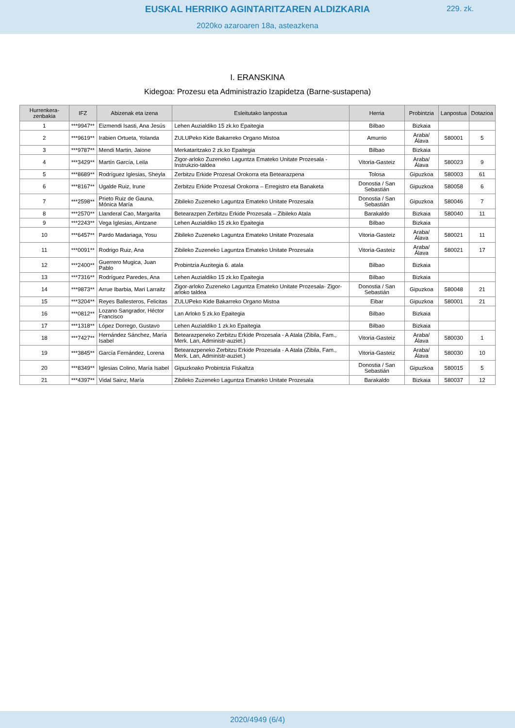EUSKAL HERRIKO AGINTARITZAREN ALDIZKARIA
229. zk.
2020ko azaroaren 18a, asteazkena
I. ERANSKINA
Kidegoa: Prozesu eta Administrazio Izapidetza (Barne-sustapena)
| Hurrenkera-zenbakia | IFZ | Abizenak eta izena | Esleitutako lanpostua | Herria | Probintzia | Lanpostua | Dotazioa |
| --- | --- | --- | --- | --- | --- | --- | --- |
| 1 | ***9947** | Eizmendi Isasti, Ana Jesús | Lehen Auzialdiko 15 zk.ko Epaitegia | Bilbao | Bizkaia | | |
| 2 | ***9619** | Irabien Ortueta, Yolanda | ZULUPeko Kide Bakarreko Organo Mistoa | Amurrio | Araba/ Álava | 580001 | 5 |
| 3 | ***9787** | Mendi Martin, Jaione | Merkataritzako 2 zk.ko Epaitegia | Bilbao | Bizkaia | | |
| 4 | ***3429** | Martín García, Leila | Zigor-arloko Zuzeneko Laguntza Emateko Unitate Prozesala - Instrukzio-taldea | Vitoria-Gasteiz | Araba/ Álava | 580023 | 9 |
| 5 | ***8689** | Rodríguez Iglesias, Sheyla | Zerbitzu Erkide Prozesal Orokorra eta Betearazpena | Tolosa | Gipuzkoa | 580003 | 61 |
| 6 | ***8167** | Ugalde Ruiz, Irune | Zerbitzu Erkide Prozesal Orokorra – Erregistro eta Banaketa | Donostia / San Sebastián | Gipuzkoa | 580058 | 6 |
| 7 | ***2598** | Prieto Ruiz de Gauna, Mónica María | Zibileko Zuzeneko Laguntza Emateko Unitate Prozesala | Donostia / San Sebastián | Gipuzkoa | 580046 | 7 |
| 8 | ***2570** | Llanderal Cao, Margarita | Betearazpen Zerbitzu Erkide Prozesala – Zibileko Atala | Barakaldo | Bizkaia | 580040 | 11 |
| 9 | ***2243** | Vega Iglesias, Aintzane | Lehen Auzialdiko 15 zk.ko Epaitegia | Bilbao | Bizkaia | | |
| 10 | ***6457** | Pardo Madariaga, Yosu | Zibileko Zuzeneko Laguntza Emateko Unitate Prozesala | Vitoria-Gasteiz | Araba/ Álava | 580021 | 11 |
| 11 | ***0091** | Rodrigo Ruiz, Ana | Zibileko Zuzeneko Laguntza Emateko Unitate Prozesala | Vitoria-Gasteiz | Araba/ Álava | 580021 | 17 |
| 12 | ***2400** | Guerrero Mugica, Juan Pablo | Probintzia Auzitegia 6. atala | Bilbao | Bizkaia | | |
| 13 | ***7316** | Rodríguez Paredes, Ana | Lehen Auzialdiko 15 zk.ko Epaitegia | Bilbao | Bizkaia | | |
| 14 | ***9873** | Arrue Ibarbia, Mari Larraitz | Zigor-arloko Zuzeneko Laguntza Emateko Unitate Prozesala- Zigor-arloko taldea | Donostia / San Sebastián | Gipuzkoa | 580048 | 21 |
| 15 | ***3204** | Reyes Ballesteros, Felicitas | ZULUPeko Kide Bakarreko Organo Mistoa | Eibar | Gipuzkoa | 580001 | 21 |
| 16 | ***0812** | Lozano Sangrador, Héctor Francisco | Lan Arloko 5 zk.ko Epaitegia | Bilbao | Bizkaia | | |
| 17 | ***1318** | López Dorrego, Gustavo | Lehen Auzialdiko 1 zk.ko Epaitegia | Bilbao | Bizkaia | | |
| 18 | ***7427** | Hernández Sánchez, María Isabel | Betearazpeneko Zerbitzu Erkide Prozesala - A Atala (Zibila, Fam., Merk. Lan, Administr-auziet.) | Vitoria-Gasteiz | Araba/ Álava | 580030 | 1 |
| 19 | ***3845** | García Fernández, Lorena | Betearazpeneko Zerbitzu Erkide Prozesala - A Atala (Zibila, Fam., Merk. Lan, Administr-auziet.) | Vitoria-Gasteiz | Araba/ Álava | 580030 | 10 |
| 20 | ***8349** | Iglesias Colino, María Isabel | Gipuzkoako Probintzia Fiskaltza | Donostia / San Sebastián | Gipuzkoa | 580015 | 5 |
| 21 | ***4397** | Vidal Sainz, María | Zibileko Zuzeneko Laguntza Emateko Unitate Prozesala | Barakaldo | Bizkaia | 580037 | 12 |
2020/4949 (6/4)